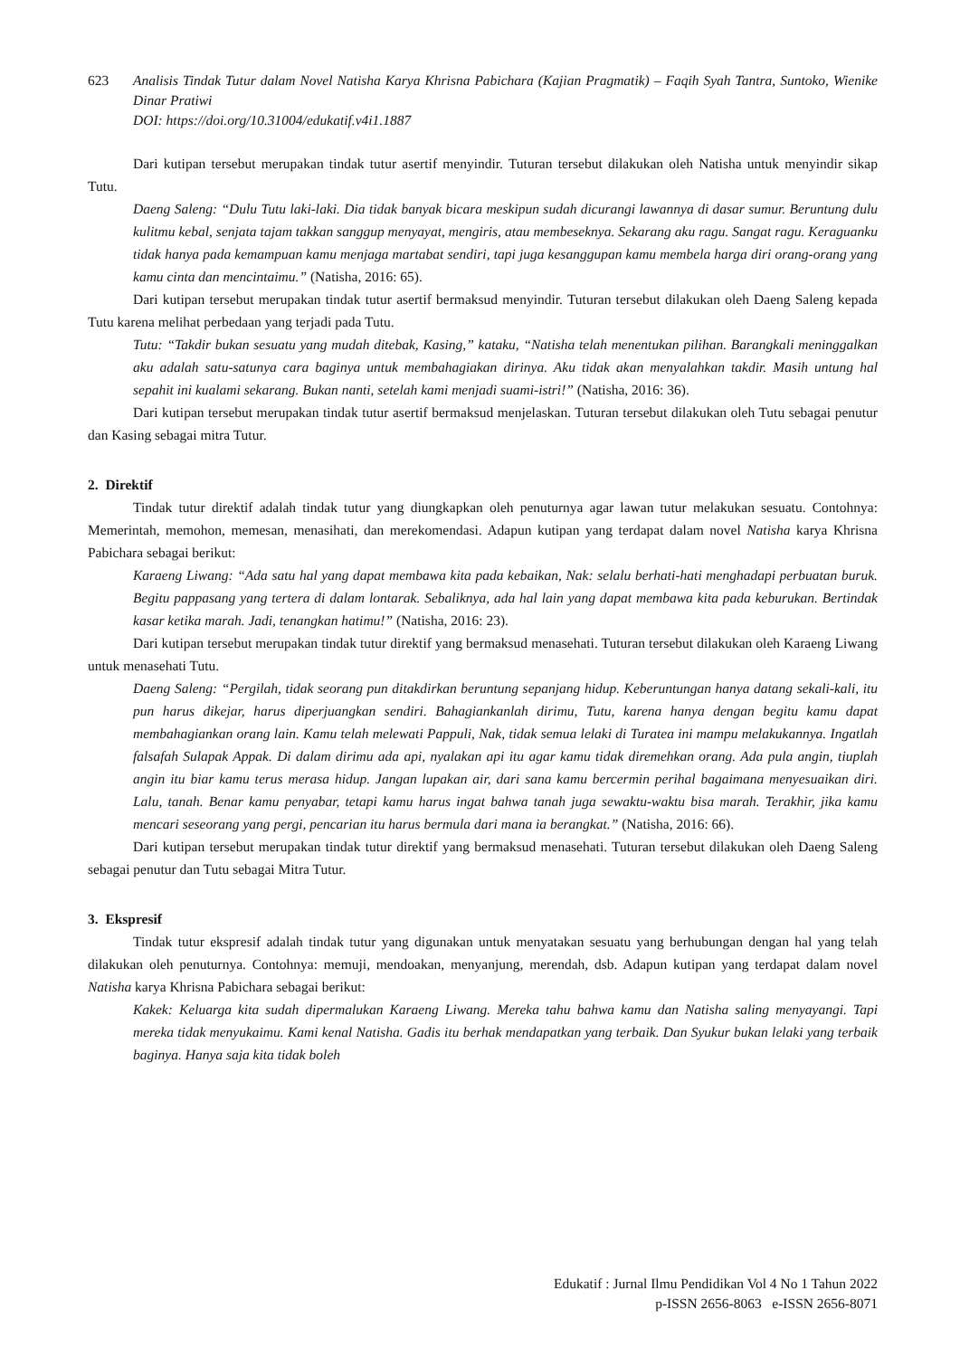623 Analisis Tindak Tutur dalam Novel Natisha Karya Khrisna Pabichara (Kajian Pragmatik) – Faqih Syah Tantra, Suntoko, Wienike Dinar Pratiwi
DOI: https://doi.org/10.31004/edukatif.v4i1.1887
Dari kutipan tersebut merupakan tindak tutur asertif menyindir. Tuturan tersebut dilakukan oleh Natisha untuk menyindir sikap Tutu.
Daeng Saleng: “Dulu Tutu laki-laki. Dia tidak banyak bicara meskipun sudah dicurangi lawannya di dasar sumur. Beruntung dulu kulitmu kebal, senjata tajam takkan sanggup menyayat, mengiris, atau membeseknya. Sekarang aku ragu. Sangat ragu. Keraguanku tidak hanya pada kemampuan kamu menjaga martabat sendiri, tapi juga kesanggupan kamu membela harga diri orang-orang yang kamu cinta dan mencintaimu.” (Natisha, 2016: 65).
Dari kutipan tersebut merupakan tindak tutur asertif bermaksud menyindir. Tuturan tersebut dilakukan oleh Daeng Saleng kepada Tutu karena melihat perbedaan yang terjadi pada Tutu.
Tutu: “Takdir bukan sesuatu yang mudah ditebak, Kasing,” kataku, “Natisha telah menentukan pilihan. Barangkali meninggalkan aku adalah satu-satunya cara baginya untuk membahagiakan dirinya. Aku tidak akan menyalahkan takdir. Masih untung hal sepahit ini kualami sekarang. Bukan nanti, setelah kami menjadi suami-istri!” (Natisha, 2016: 36).
Dari kutipan tersebut merupakan tindak tutur asertif bermaksud menjelaskan. Tuturan tersebut dilakukan oleh Tutu sebagai penutur dan Kasing sebagai mitra Tutur.
2. Direktif
Tindak tutur direktif adalah tindak tutur yang diungkapkan oleh penuturnya agar lawan tutur melakukan sesuatu. Contohnya: Memerintah, memohon, memesan, menasihati, dan merekomendasi. Adapun kutipan yang terdapat dalam novel Natisha karya Khrisna Pabichara sebagai berikut:
Karaeng Liwang: “Ada satu hal yang dapat membawa kita pada kebaikan, Nak: selalu berhati-hati menghadapi perbuatan buruk. Begitu pappasang yang tertera di dalam lontarak. Sebaliknya, ada hal lain yang dapat membawa kita pada keburukan. Bertindak kasar ketika marah. Jadi, tenangkan hatimu!” (Natisha, 2016: 23).
Dari kutipan tersebut merupakan tindak tutur direktif yang bermaksud menasehati. Tuturan tersebut dilakukan oleh Karaeng Liwang untuk menasehati Tutu.
Daeng Saleng: “Pergilah, tidak seorang pun ditakdirkan beruntung sepanjang hidup. Keberuntungan hanya datang sekali-kali, itu pun harus dikejar, harus diperjuangkan sendiri. Bahagiankanlah dirimu, Tutu, karena hanya dengan begitu kamu dapat membahagiankan orang lain. Kamu telah melewati Pappuli, Nak, tidak semua lelaki di Turatea ini mampu melakukannya. Ingatlah falsafah Sulapak Appak. Di dalam dirimu ada api, nyalakan api itu agar kamu tidak diremehkan orang. Ada pula angin, tiuplah angin itu biar kamu terus merasa hidup. Jangan lupakan air, dari sana kamu bercermin perihal bagaimana menyesuaikan diri. Lalu, tanah. Benar kamu penyabar, tetapi kamu harus ingat bahwa tanah juga sewaktu-waktu bisa marah. Terakhir, jika kamu mencari seseorang yang pergi, pencarian itu harus bermula dari mana ia berangkat.” (Natisha, 2016: 66).
Dari kutipan tersebut merupakan tindak tutur direktif yang bermaksud menasehati. Tuturan tersebut dilakukan oleh Daeng Saleng sebagai penutur dan Tutu sebagai Mitra Tutur.
3. Ekspresif
Tindak tutur ekspresif adalah tindak tutur yang digunakan untuk menyatakan sesuatu yang berhubungan dengan hal yang telah dilakukan oleh penuturnya. Contohnya: memuji, mendoakan, menyanjung, merendah, dsb. Adapun kutipan yang terdapat dalam novel Natisha karya Khrisna Pabichara sebagai berikut:
Kakek: Keluarga kita sudah dipermalukan Karaeng Liwang. Mereka tahu bahwa kamu dan Natisha saling menyayangi. Tapi mereka tidak menyukaimu. Kami kenal Natisha. Gadis itu berhak mendapatkan yang terbaik. Dan Syukur bukan lelaki yang terbaik baginya. Hanya saja kita tidak boleh
Edukatif : Jurnal Ilmu Pendidikan Vol 4 No 1 Tahun 2022
p-ISSN 2656-8063 e-ISSN 2656-8071